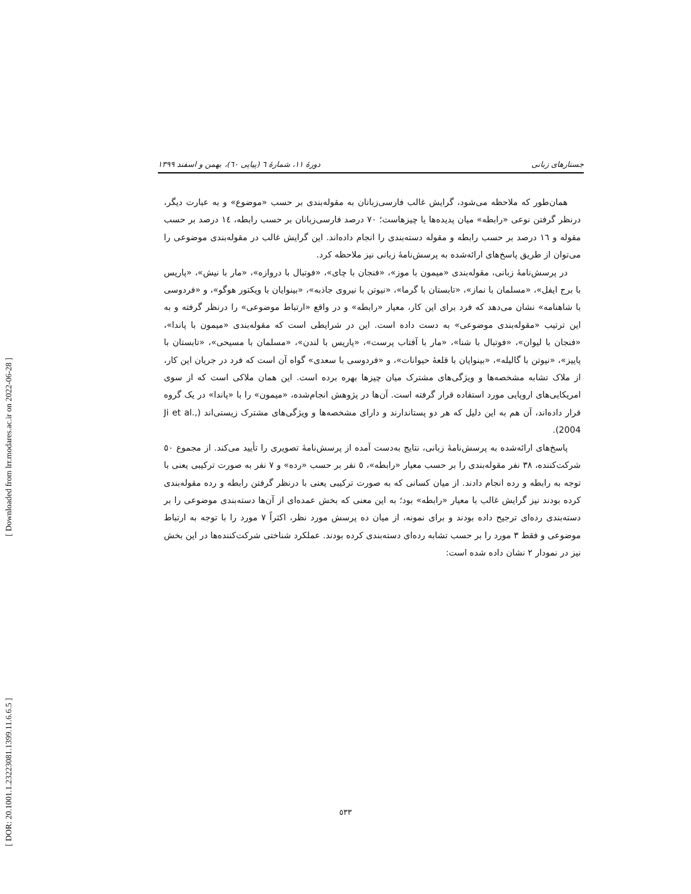[ Downloaded from lrr.modares.ac.ir on 2022-06-28 ]
[ DOR: 20.1001.1.23223081.1399.11.6.6.5 ]
جستارهای زبانی دورهٔ ۱۱، شمارهٔ ٦ (پیاپی ٦٠)، بهمن و اسفند ۱۳۹۹
همان‌طور که ملاحظه می‌شود، گرایش غالب فارسی‌زبانان به مقوله‌بندی بر حسب «موضوع» و به عبارت دیگر، درنظر گرفتن نوعی «رابطه» میان پدیده‌ها یا چیزهاست؛ ۷۰ درصد فارسی‌زبانان بر حسب رابطه، ۱٤ درصد بر حسب مقوله و ۱٦ درصد بر حسب رابطه و مقوله دسته‌بندی را انجام داده‌اند. این گرایش غالب در مقوله‌بندی موضوعی را می‌توان از طریق پاسخ‌های ارائه‌شده به پرسش‌نامهٔ زبانی نیز ملاحظه کرد.
در پرسش‌نامهٔ زبانی، مقوله‌بندی «میمون با موز»، «فنجان با چای»، «فوتبال با دروازه»، «مار با نیش»، «پاریس با برج ایفل»، «مسلمان با نماز»، «تابستان با گرما»، «نیوتن با نیروی جاذبه»، «بینوایان با ویکتور هوگو»، و «فردوسی با شاهنامه» نشان می‌دهد که فرد برای این کار، معیار «رابطه» و در واقع «ارتباط موضوعی» را درنظر گرفته و به این ترتیب «مقوله‌بندی موضوعی» به دست داده است. این در شرایطی است که مقوله‌بندی «میمون با پاندا»، «فنجان با لیوان»، «فوتبال با شنا»، «مار با آفتاب پرست»، «پاریس با لندن»، «مسلمان با مسیحی»، «تابستان با پاییز»، «نیوتن با گالیله»، «بینوایان با قلعهٔ حیوانات»، و «فردوسی با سعدی» گواه آن است که فرد در جریان این کار، از ملاک تشابه مشخصه‌ها و ویژگی‌های مشترک میان چیزها بهره برده است. این همان ملاکی است که از سوی امریکایی‌های اروپایی مورد استفاده قرار گرفته است. آن‌ها در پژوهش انجام‌شده، «میمون» را با «پاندا» در یک گروه قرار داده‌اند، آن هم به این دلیل که هر دو پستاندارند و دارای مشخصه‌ها و ویژگی‌های مشترک زیستی‌اند (Ji et al., 2004).
پاسخ‌های ارائه‌شده به پرسش‌نامهٔ زبانی، نتایج به‌دست آمده از پرسش‌نامهٔ تصویری را تأیید می‌کند. از مجموع ٥٠ شرکت‌کننده، ۳۸ نفر مقوله‌بندی را بر حسب معیار «رابطه»، ٥ نفر بر حسب «رده» و ۷ نفر به صورت ترکیبی یعنی با توجه به رابطه و رده انجام دادند. از میان کسانی که به صورت ترکیبی یعنی با درنظر گرفتن رابطه و رده مقوله‌بندی کرده بودند نیز گرایش غالب با معیار «رابطه» بود؛ به این معنی که بخش عمده‌ای از آن‌ها دسته‌بندی موضوعی را بر دسته‌بندی رده‌ای ترجیح داده بودند و برای نمونه، از میان ده پرسش مورد نظر، اکثراً ۷ مورد را با توجه به ارتباط موضوعی و فقط ۳ مورد را بر حسب تشابه رده‌ای دسته‌بندی کرده بودند. عملکرد شناختی شرکت‌کننده‌ها در این بخش نیز در نمودار ۲ نشان داده شده است:
٥۳۳